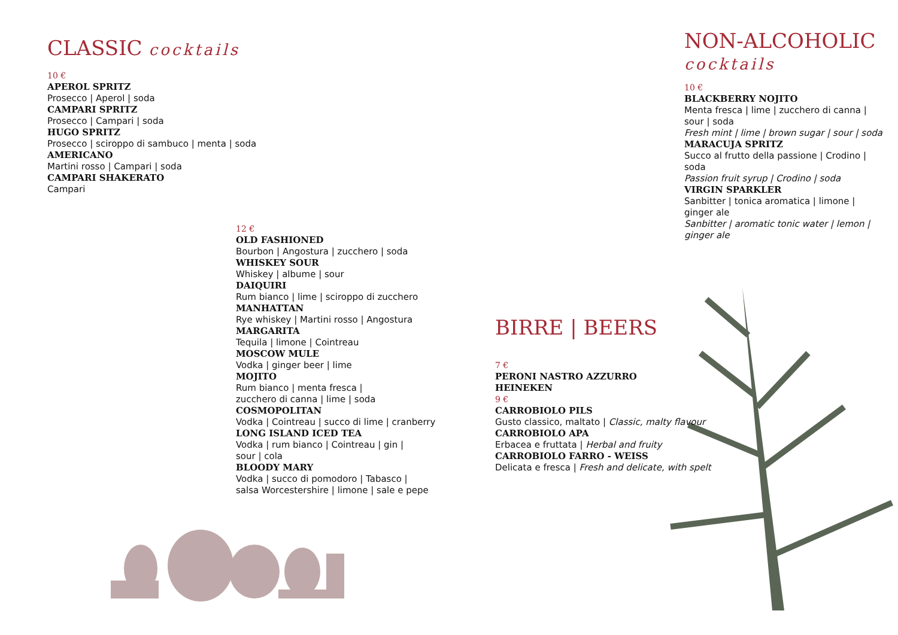CLASSIC cocktails
10 €
APEROL SPRITZ
Prosecco | Aperol | soda
CAMPARI SPRITZ
Prosecco | Campari | soda
HUGO SPRITZ
Prosecco | sciroppo di sambuco | menta | soda
AMERICANO
Martini rosso | Campari | soda
CAMPARI SHAKERATO
Campari
12 €
OLD FASHIONED
Bourbon | Angostura | zucchero | soda
WHISKEY SOUR
Whiskey | albume | sour
DAIQUIRI
Rum bianco | lime | sciroppo di zucchero
MANHATTAN
Rye whiskey | Martini rosso | Angostura
MARGARITA
Tequila | limone | Cointreau
MOSCOW MULE
Vodka | ginger beer | lime
MOJITO
Rum bianco | menta fresca |
zucchero di canna | lime | soda
COSMOPOLITAN
Vodka | Cointreau | succo di lime | cranberry
LONG ISLAND ICED TEA
Vodka | rum bianco | Cointreau | gin |
sour | cola
BLOODY MARY
Vodka | succo di pomodoro | Tabasco |
salsa Worcestershire | limone | sale e pepe
NON-ALCOHOLIC
cocktails
10 €
BLACKBERRY NOJITO
Menta fresca | lime | zucchero di canna |
sour | soda
Fresh mint | lime | brown sugar | sour | soda
MARACUJA SPRITZ
Succo al frutto della passione | Crodino | soda
Passion fruit syrup | Crodino | soda
VIRGIN SPARKLER
Sanbitter | tonica aromatica | limone |
ginger ale
Sanbitter | aromatic tonic water | lemon |
ginger ale
BIRRE | BEERS
7 €
PERONI NASTRO AZZURRO
HEINEKEN
9 €
CARROBIOLO PILS
Gusto classico, maltato | Classic, malty flavour
CARROBIOLO APA
Erbacea e fruttata | Herbal and fruity
CARROBIOLO FARRO - WEISS
Delicata e fresca | Fresh and delicate, with spelt